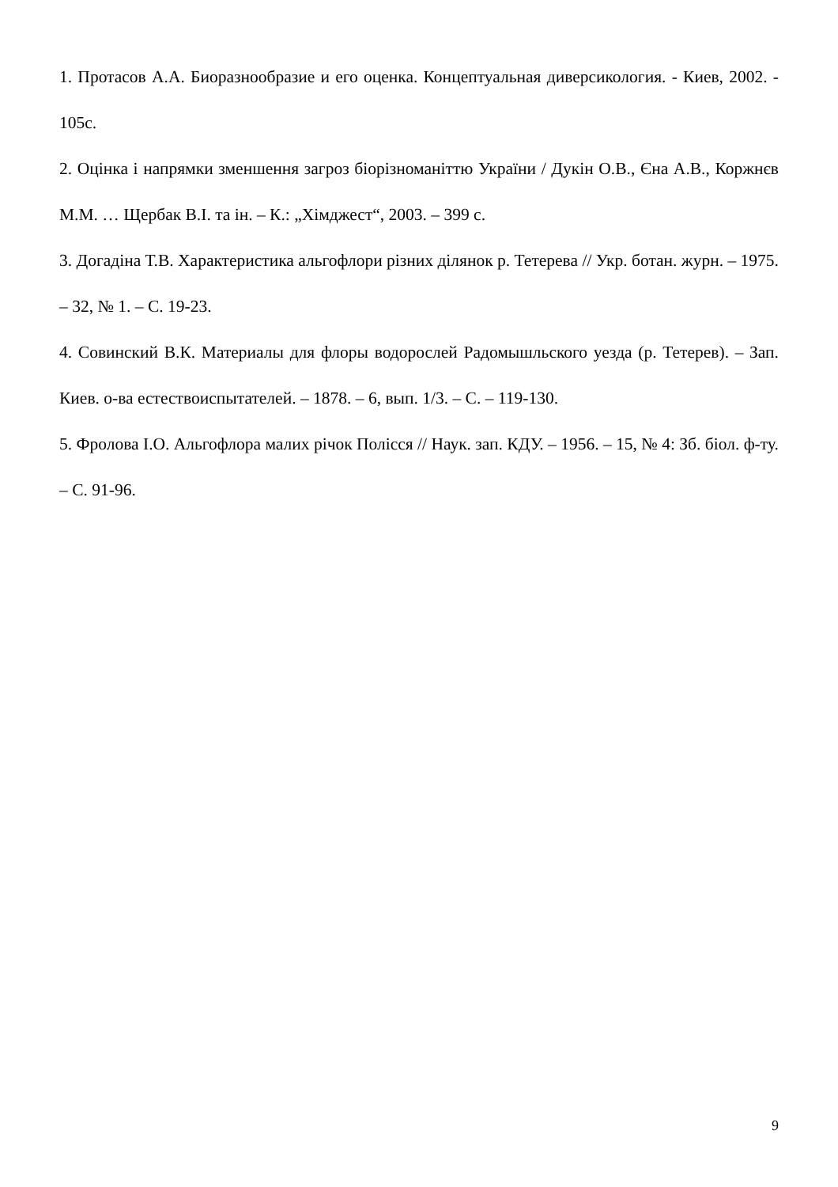1. Протасов А.А. Биоразнообразие и его оценка. Концептуальная диверсикология. - Киев, 2002. - 105с.
2. Оцінка і напрямки зменшення загроз біорізноманіттю України / Дукін О.В., Єна А.В., Коржнєв М.М. … Щербак В.І. та ін. – К.: „Хімджест“, 2003. – 399 с.
3. Догадіна Т.В. Характеристика альгофлори різних ділянок р. Тетерева // Укр. ботан. журн. – 1975. – 32, № 1. – С. 19-23.
4. Совинский В.К. Материалы для флоры водорослей Радомышльского уезда (р. Тетерев). – Зап. Киев. о-ва естествоиспытателей. – 1878. – 6, вып. 1/3. – С. – 119-130.
5. Фролова І.О. Альгофлора малих річок Полісся // Наук. зап. КДУ. – 1956. – 15, № 4: Зб. біол. ф-ту. – С. 91-96.
9